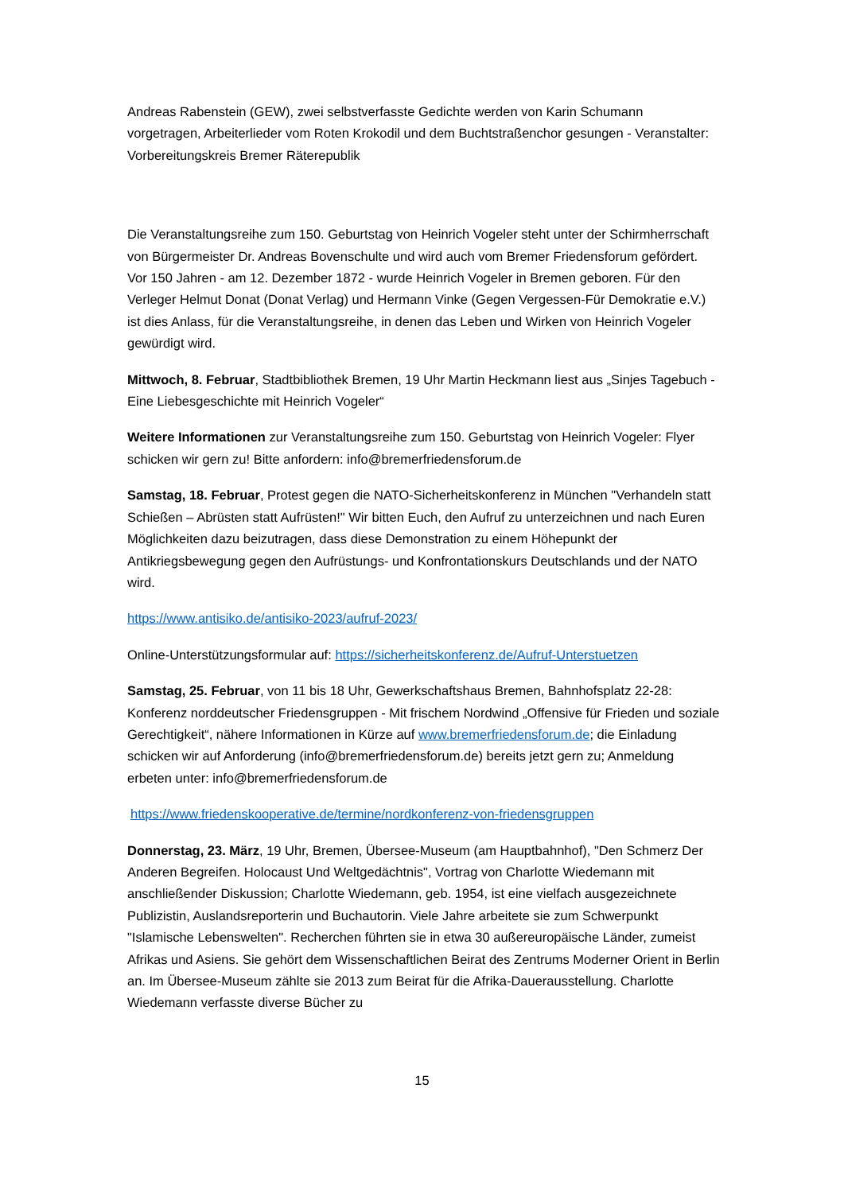Andreas Rabenstein (GEW), zwei selbstverfasste Gedichte werden von Karin Schumann vorgetragen, Arbeiterlieder vom Roten Krokodil und dem Buchtstraßenchor gesungen - Veranstalter: Vorbereitungskreis Bremer Räterepublik
Die Veranstaltungsreihe zum 150. Geburtstag von Heinrich Vogeler steht unter der Schirmherrschaft von Bürgermeister Dr. Andreas Bovenschulte und wird auch vom Bremer Friedensforum gefördert. Vor 150 Jahren - am 12. Dezember 1872 - wurde Heinrich Vogeler in Bremen geboren. Für den Verleger Helmut Donat (Donat Verlag) und Hermann Vinke (Gegen Vergessen-Für Demokratie e.V.) ist dies Anlass, für die Veranstaltungsreihe, in denen das Leben und Wirken von Heinrich Vogeler gewürdigt wird.
Mittwoch, 8. Februar, Stadtbibliothek Bremen, 19 Uhr Martin Heckmann liest aus „Sinjes Tagebuch - Eine Liebesgeschichte mit Heinrich Vogeler“
Weitere Informationen zur Veranstaltungsreihe zum 150. Geburtstag von Heinrich Vogeler: Flyer schicken wir gern zu! Bitte anfordern: info@bremerfriedensforum.de
Samstag, 18. Februar, Protest gegen die NATO-Sicherheitskonferenz in München "Verhandeln statt Schießen – Abrüsten statt Aufrüsten!" Wir bitten Euch, den Aufruf zu unterzeichnen und nach Euren Möglichkeiten dazu beizutragen, dass diese Demonstration zu einem Höhepunkt der Antikriegsbewegung gegen den Aufrüstungs- und Konfrontationskurs Deutschlands und der NATO wird.
https://www.antisiko.de/antisiko-2023/aufruf-2023/
Online-Unterstützungsformular auf: https://sicherheitskonferenz.de/Aufruf-Unterstuetzen
Samstag, 25. Februar, von 11 bis 18 Uhr, Gewerkschaftshaus Bremen, Bahnhofsplatz 22-28: Konferenz norddeutscher Friedensgruppen - Mit frischem Nordwind „Offensive für Frieden und soziale Gerechtigkeit“, nähere Informationen in Kürze auf www.bremerfriedensforum.de; die Einladung schicken wir auf Anforderung (info@bremerfriedensforum.de) bereits jetzt gern zu; Anmeldung erbeten unter: info@bremerfriedensforum.de
https://www.friedenskooperative.de/termine/nordkonferenz-von-friedensgruppen
Donnerstag, 23. März, 19 Uhr, Bremen, Übersee-Museum (am Hauptbahnhof), "Den Schmerz Der Anderen Begreifen. Holocaust Und Weltgedächtnis", Vortrag von Charlotte Wiedemann mit anschließender Diskussion; Charlotte Wiedemann, geb. 1954, ist eine vielfach ausgezeichnete Publizistin, Auslandsreporterin und Buchautorin. Viele Jahre arbeitete sie zum Schwerpunkt "Islamische Lebenswelten". Recherchen führten sie in etwa 30 außereuropäische Länder, zumeist Afrikas und Asiens. Sie gehört dem Wissenschaftlichen Beirat des Zentrums Moderner Orient in Berlin an. Im Übersee-Museum zählte sie 2013 zum Beirat für die Afrika-Dauerausstellung. Charlotte Wiedemann verfasste diverse Bücher zu
15